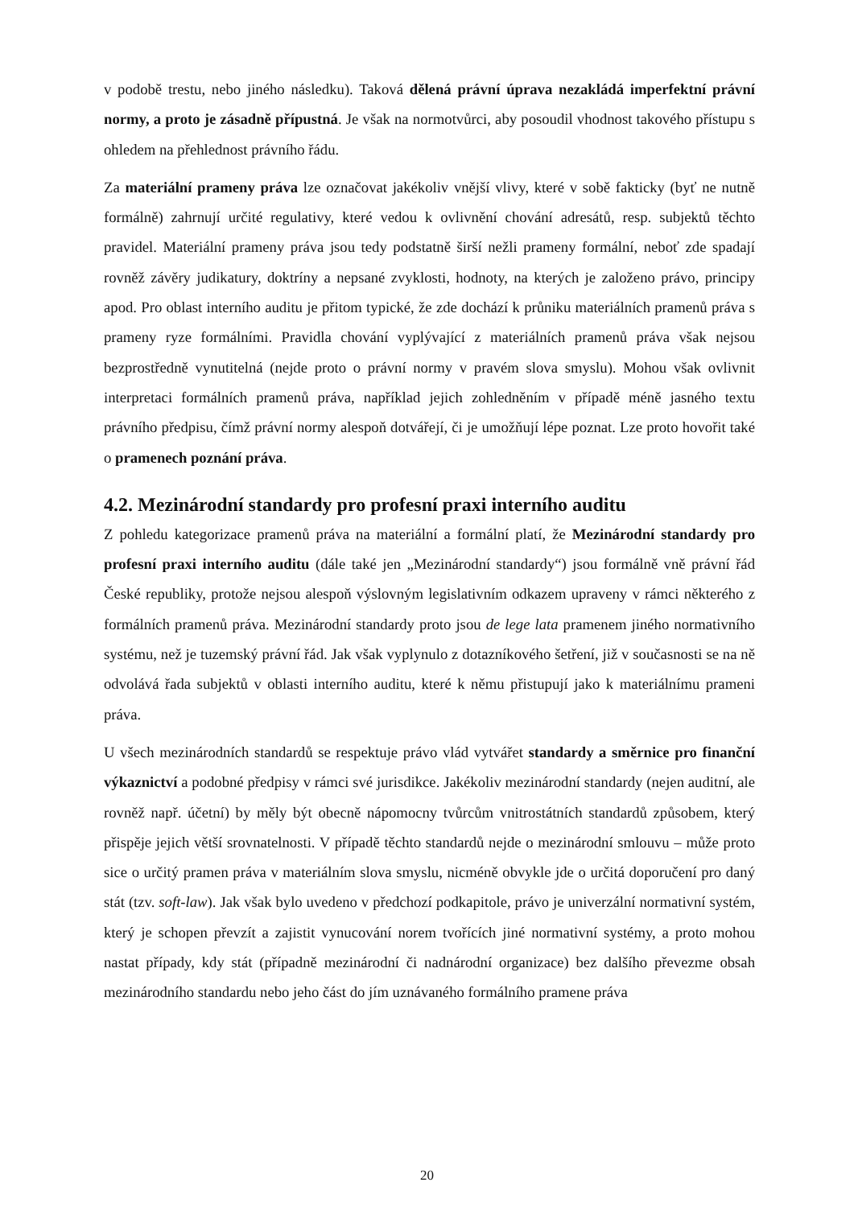v podobě trestu, nebo jiného následku). Taková dělená právní úprava nezakládá imperfektní právní normy, a proto je zásadně přípustná. Je však na normotvůrci, aby posoudil vhodnost takového přístupu s ohledem na přehlednost právního řádu.
Za materiální prameny práva lze označovat jakékoliv vnější vlivy, které v sobě fakticky (byť ne nutně formálně) zahrnují určité regulativy, které vedou k ovlivnění chování adresátů, resp. subjektů těchto pravidel. Materiální prameny práva jsou tedy podstatně širší nežli prameny formální, neboť zde spadají rovněž závěry judikatury, doktríny a nepsané zvyklosti, hodnoty, na kterých je založeno právo, principy apod. Pro oblast interního auditu je přitom typické, že zde dochází k průniku materiálních pramenů práva s prameny ryze formálními. Pravidla chování vyplývající z materiálních pramenů práva však nejsou bezprostředně vynutitelná (nejde proto o právní normy v pravém slova smyslu). Mohou však ovlivnit interpretaci formálních pramenů práva, například jejich zohledněním v případě méně jasného textu právního předpisu, čímž právní normy alespoň dotvářejí, či je umožňují lépe poznat. Lze proto hovořit také o pramenech poznání práva.
4.2. Mezinárodní standardy pro profesní praxi interního auditu
Z pohledu kategorizace pramenů práva na materiální a formální platí, že Mezinárodní standardy pro profesní praxi interního auditu (dále také jen „Mezinárodní standardy“) jsou formálně vně právní řád České republiky, protože nejsou alespoň výslovným legislativním odkazem upraveny v rámci některého z formálních pramenů práva. Mezinárodní standardy proto jsou de lege lata pramenem jiného normativního systému, než je tuzemský právní řád. Jak však vyplynulo z dotazníkového šetření, již v současnosti se na ně odvolává řada subjektů v oblasti interního auditu, které k němu přistupují jako k materiálnímu prameni práva.
U všech mezinárodních standardů se respektuje právo vlád vytvářet standardy a směrnice pro finanční výkaznictví a podobné předpisy v rámci své jurisdikce. Jakékoliv mezinárodní standardy (nejen auditní, ale rovněž např. účetní) by měly být obecně nápomocny tvůrcům vnitrostátních standardů způsobem, který přispěje jejich větší srovnatelnosti. V případě těchto standardů nejde o mezinárodní smlouvu – může proto sice o určitý pramen práva v materiálním slova smyslu, nicméně obvykle jde o určitá doporučení pro daný stát (tzv. soft-law). Jak však bylo uvedeno v předchozí podkapitole, právo je univerzální normativní systém, který je schopen převzít a zajistit vynucování norem tvořících jiné normativní systémy, a proto mohou nastat případy, kdy stát (případně mezinárodní či nadnárodní organizace) bez dalšího převezme obsah mezinárodního standardu nebo jeho část do jím uznávaného formálního pramene práva
20